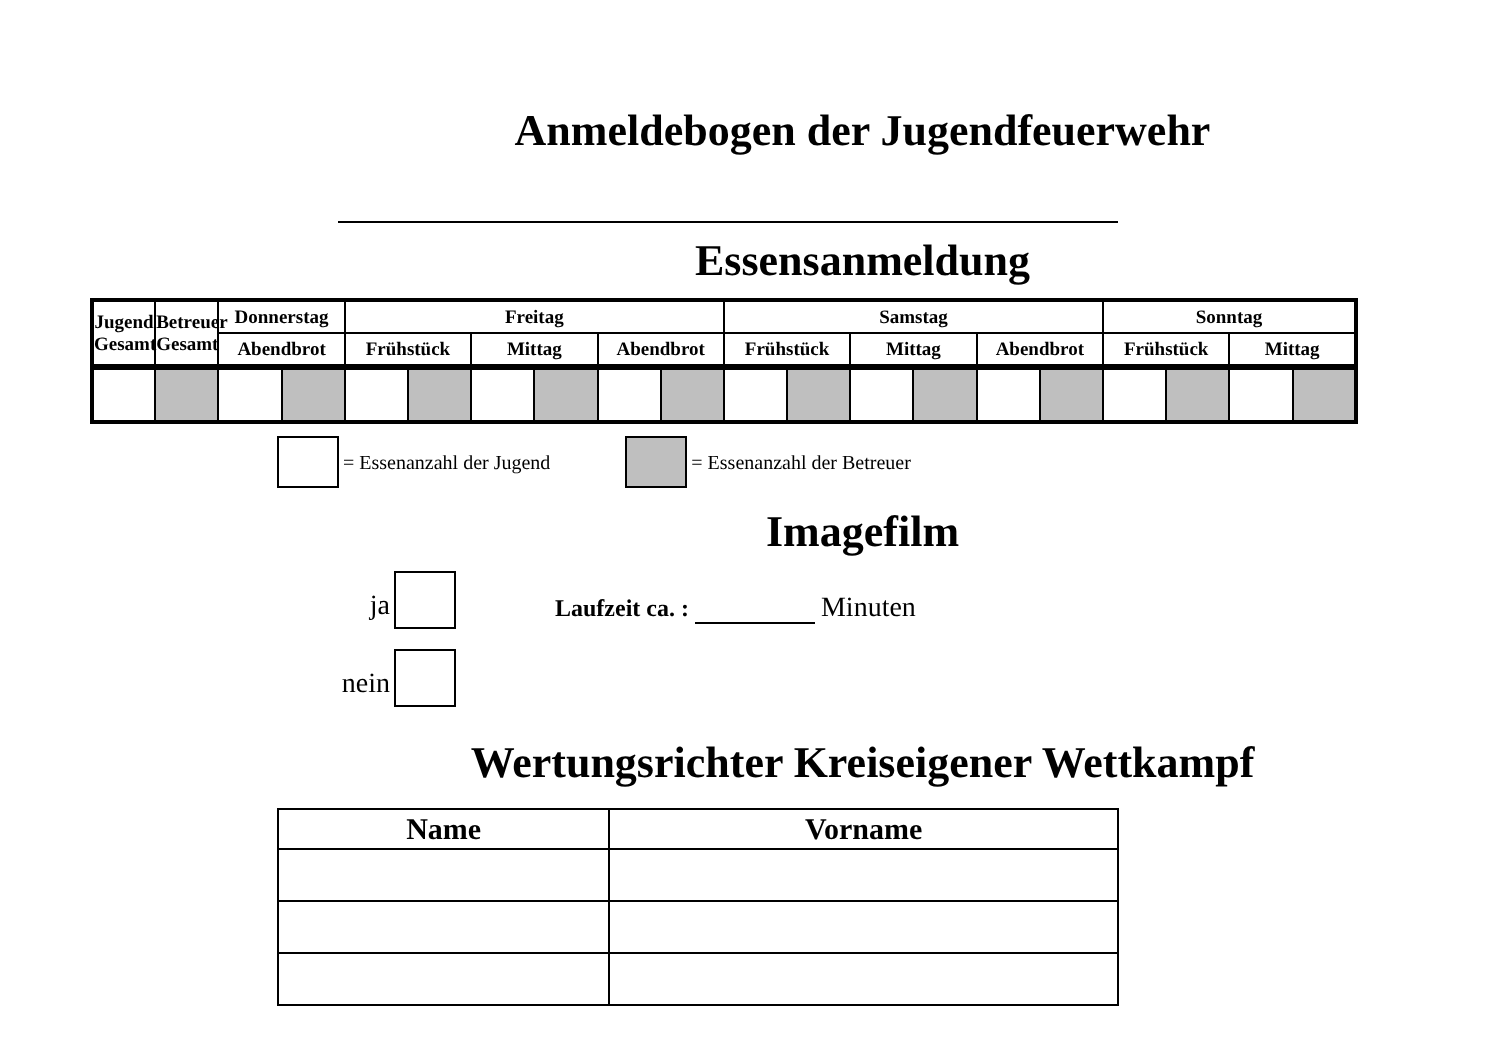Anmeldebogen der Jugendfeuerwehr
Essensanmeldung
| Jugend Gesamt | Betreuer Gesamt | Donnerstag | | Freitag | | | | | | Samstag | | | | | | Sonntag | | | |
| --- | --- | --- | --- | --- | --- | --- | --- | --- | --- | --- | --- | --- | --- | --- | --- | --- | --- | --- | --- |
| | | Abendbrot | | Frühstück | | Mittag | | Abendbrot | | Frühstück | | Mittag | | Abendbrot | | Frühstück | | Mittag | |
= Essenanzahl der Jugend = Essenanzahl der Betreuer
Imagefilm
ja
nein
Laufzeit ca. : Minuten
Wertungsrichter Kreiseigener Wettkampf
| Name | Vorname |
| --- | --- |